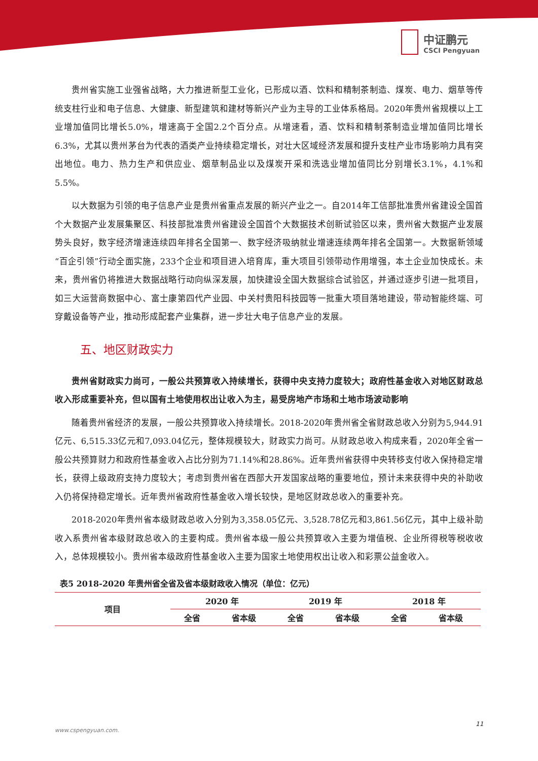中证鹏元
CSCI Pengyuan
贵州省实施工业强省战略，大力推进新型工业化，已形成以酒、饮料和精制茶制造、煤炭、电力、烟草等传统支柱行业和电子信息、大健康、新型建筑和建材等新兴产业为主导的工业体系格局。2020年贵州省规模以上工业增加值同比增长5.0%，增速高于全国2.2个百分点。从增速看，酒、饮料和精制茶制造业增加值同比增长6.3%，尤其以贵州茅台为代表的酒类产业持续稳定增长，对壮大区域经济发展和提升支柱产业市场影响力具有突出地位。电力、热力生产和供应业、烟草制品业以及煤炭开采和洗选业增加值同比分别增长3.1%，4.1%和5.5%。
以大数据为引领的电子信息产业是贵州省重点发展的新兴产业之一。自2014年工信部批准贵州省建设全国首个大数据产业发展集聚区、科技部批准贵州省建设全国首个大数据技术创新试验区以来，贵州省大数据产业发展势头良好，数字经济增速连续四年排名全国第一、数字经济吸纳就业增速连续两年排名全国第一。大数据新领域“百企引领”行动全面实施，233个企业和项目进入培育库，重大项目引领带动作用增强，本土企业加快成长。未来，贵州省仍将推进大数据战略行动向纵深发展，加快建设全国大数据综合试验区，并通过逐步引进一批项目，如三大运营商数据中心、富士康第四代产业园、中关村贵阳科技园等一批重大项目落地建设，带动智能终端、可穿戴设备等产业，推动形成配套产业集群，进一步壮大电子信息产业的发展。
五、地区财政实力
贵州省财政实力尚可，一般公共预算收入持续增长，获得中央支持力度较大；政府性基金收入对地区财政总收入形成重要补充，但以国有土地使用权出让收入为主，易受房地产市场和土地市场波动影响
随着贵州省经济的发展，一般公共预算收入持续增长。2018-2020年贵州省全省财政总收入分别为5,944.91亿元、6,515.33亿元和7,093.04亿元，整体规模较大，财政实力尚可。从财政总收入构成来看，2020年全省一般公共预算财力和政府性基金收入占比分别为71.14%和28.86%。近年贵州省获得中央转移支付收入保持稳定增长，获得上级政府支持力度较大；考虑到贵州省在西部大开发国家战略的重要地位，预计未来获得中央的补助收入仍将保持稳定增长。近年贵州省政府性基金收入增长较快，是地区财政总收入的重要补充。
2018-2020年贵州省本级财政总收入分别为3,358.05亿元、3,528.78亿元和3,861.56亿元，其中上级补助收入系贵州省本级财政总收入的主要构成。贵州省本级一般公共预算收入主要为增值税、企业所得税等税收收入，总体规模较小。贵州省本级政府性基金收入主要为国家土地使用权出让收入和彩票公益金收入。
表5 2018-2020 年贵州省全省及省本级财政收入情况（单位：亿元）
| 项目 | 2020 年 | | 2019 年 | | 2018 年 | |
| --- | --- | --- | --- | --- | --- | --- |
| | 全省 | 省本级 | 全省 | 省本级 | 全省 | 省本级 |
11
www.cspengyuan.com.